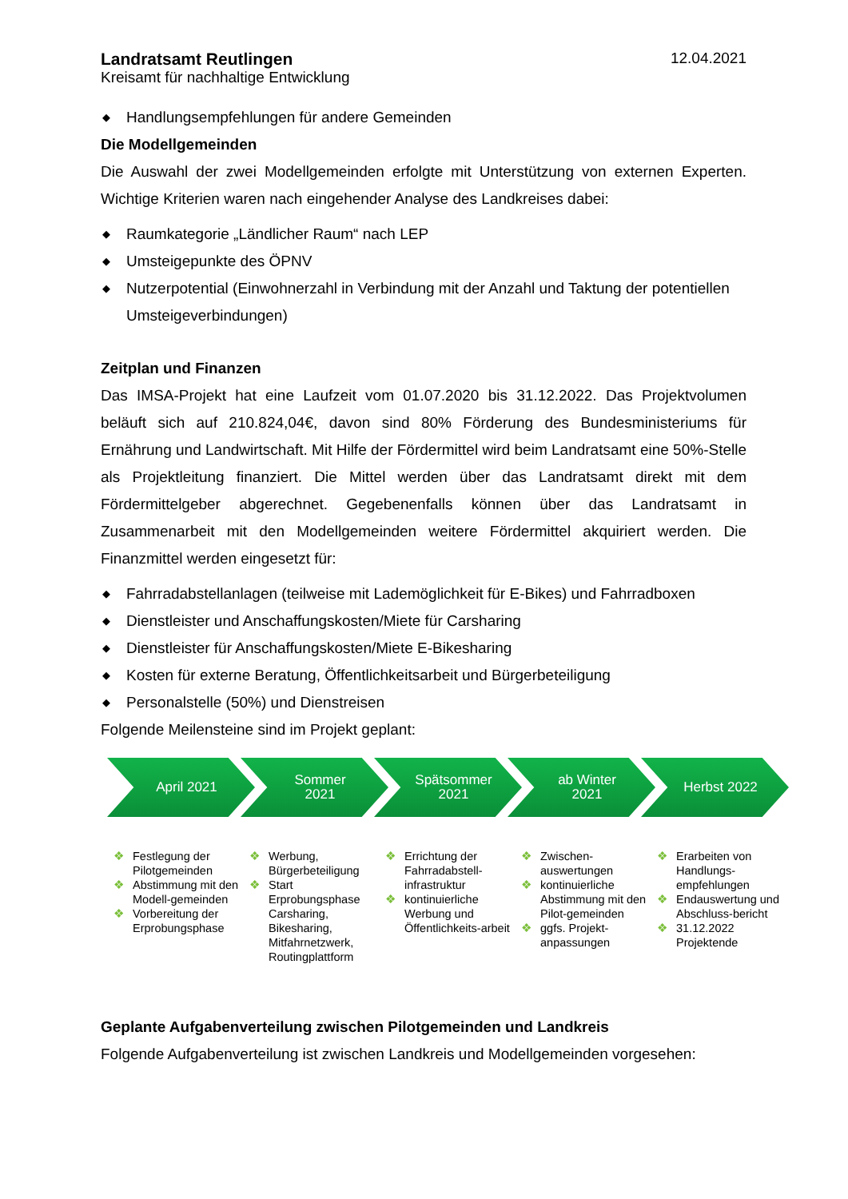Landratsamt Reutlingen
Kreisamt für nachhaltige Entwicklung
12.04.2021
◆ Handlungsempfehlungen für andere Gemeinden
Die Modellgemeinden
Die Auswahl der zwei Modellgemeinden erfolgte mit Unterstützung von externen Experten. Wichtige Kriterien waren nach eingehender Analyse des Landkreises dabei:
◆ Raumkategorie „Ländlicher Raum“ nach LEP
◆ Umsteigepunkte des ÖPNV
◆ Nutzerpotential (Einwohnerzahl in Verbindung mit der Anzahl und Taktung der potentiellen Umsteigeverbindungen)
Zeitplan und Finanzen
Das IMSA-Projekt hat eine Laufzeit vom 01.07.2020 bis 31.12.2022. Das Projektvolumen beläuft sich auf 210.824,04€, davon sind 80% Förderung des Bundesministeriums für Ernährung und Landwirtschaft. Mit Hilfe der Fördermittel wird beim Landratsamt eine 50%-Stelle als Projektleitung finanziert. Die Mittel werden über das Landratsamt direkt mit dem Fördermittelgeber abgerechnet. Gegebenenfalls können über das Landratsamt in Zusammenarbeit mit den Modellgemeinden weitere Fördermittel akquiriert werden. Die Finanzmittel werden eingesetzt für:
◆ Fahrradabstellanlagen (teilweise mit Lademöglichkeit für E-Bikes) und Fahrradboxen
◆ Dienstleister und Anschaffungskosten/Miete für Carsharing
◆ Dienstleister für Anschaffungskosten/Miete E-Bikesharing
◆ Kosten für externe Beratung, Öffentlichkeitsarbeit und Bürgerbeteiligung
◆ Personalstelle (50%) und Dienstreisen
Folgende Meilensteine sind im Projekt geplant:
April 2021 Sommer
2021
Spätsommer
2021
ab Winter
2021
Herbst 2022
❖ Festlegung der Pilotgemeinden
❖ Abstimmung mit den Modell-gemeinden
❖ Vorbereitung der Erprobungsphase
❖ Werbung, Bürgerbeteiligung
❖ Start Erprobungsphase Carsharing, Bikesharing, Mitfahrnetzwerk, Routingplattform
❖ Errichtung der Fahrradabstell-infrastruktur
❖ kontinuierliche Werbung und Öffentlichkeits-arbeit
❖ Zwischen-auswertungen
❖ kontinuierliche Abstimmung mit den Pilot-gemeinden
❖ ggfs. Projekt-anpassungen
❖ Erarbeiten von Handlungs-empfehlungen
❖ Endauswertung und Abschluss-bericht
❖ 31.12.2022 Projektende
Geplante Aufgabenverteilung zwischen Pilotgemeinden und Landkreis
Folgende Aufgabenverteilung ist zwischen Landkreis und Modellgemeinden vorgesehen: